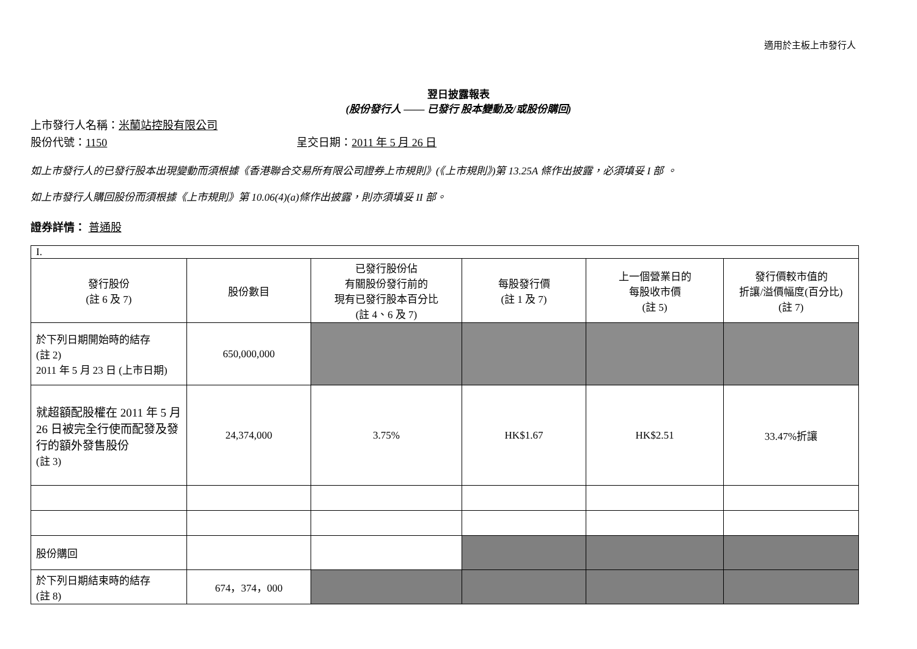適用於主板上市發行人
翌日披露報表
(股份發行人 —— 已發行 股本變動及/或股份購回)
上市發行人名稱：米蘭站控股有限公司
股份代號：1150 呈交日期：2011 年 5 月 26 日
如上市發行人的已發行股本出現變動而須根據《香港聯合交易所有限公司證券上市規則》(《上市規則》)第 13.25A 條作出披露，必須填妥 I 部 。
如上市發行人購回股份而須根據《上市規則》第 10.06(4)(a)條作出披露，則亦須填妥 II 部。
證券詳情： 普通股
| I. | | | | | |
| 發行股份 (註 6 及 7) | 股份數目 | 已發行股份佔 有關股份發行前的 現有已發行股本百分比 (註 4、6 及 7) | 每股發行價 (註 1 及 7) | 上一個營業日的 每股收市價 (註 5) | 發行價較市值的 折讓/溢價幅度(百分比) (註 7) |
| 於下列日期開始時的結存 (註 2) 2011 年 5 月 23 日 (上市日期) | 650,000,000 | | | | |
| 就超額配股權在 2011 年 5 月 26 日被完全行使而配發及發行的額外發售股份 (註 3) | 24,374,000 | 3.75% | HK$1.67 | HK$2.51 | 33.47%折讓 |
| 股份購回 | | | | | |
| 於下列日期結束時的結存 (註 8) | 674，374，000 | | | | |